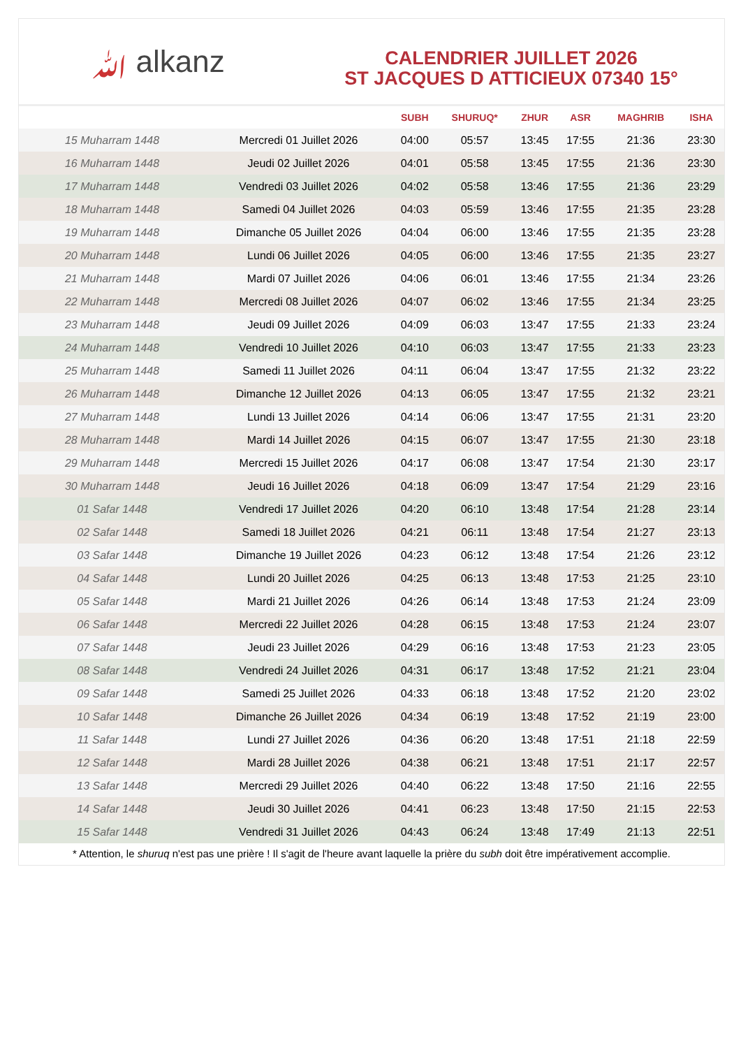ﷲ alkanz
CALENDRIER JUILLET 2026
ST JACQUES D ATTICIEUX 07340 15°
| | | SUBH | SHURUQ* | ZHUR | ASR | MAGHRIB | ISHA |
| --- | --- | --- | --- | --- | --- | --- | --- |
| 15 Muharram 1448 | Mercredi 01 Juillet 2026 | 04:00 | 05:57 | 13:45 | 17:55 | 21:36 | 23:30 |
| 16 Muharram 1448 | Jeudi 02 Juillet 2026 | 04:01 | 05:58 | 13:45 | 17:55 | 21:36 | 23:30 |
| 17 Muharram 1448 | Vendredi 03 Juillet 2026 | 04:02 | 05:58 | 13:46 | 17:55 | 21:36 | 23:29 |
| 18 Muharram 1448 | Samedi 04 Juillet 2026 | 04:03 | 05:59 | 13:46 | 17:55 | 21:35 | 23:28 |
| 19 Muharram 1448 | Dimanche 05 Juillet 2026 | 04:04 | 06:00 | 13:46 | 17:55 | 21:35 | 23:28 |
| 20 Muharram 1448 | Lundi 06 Juillet 2026 | 04:05 | 06:00 | 13:46 | 17:55 | 21:35 | 23:27 |
| 21 Muharram 1448 | Mardi 07 Juillet 2026 | 04:06 | 06:01 | 13:46 | 17:55 | 21:34 | 23:26 |
| 22 Muharram 1448 | Mercredi 08 Juillet 2026 | 04:07 | 06:02 | 13:46 | 17:55 | 21:34 | 23:25 |
| 23 Muharram 1448 | Jeudi 09 Juillet 2026 | 04:09 | 06:03 | 13:47 | 17:55 | 21:33 | 23:24 |
| 24 Muharram 1448 | Vendredi 10 Juillet 2026 | 04:10 | 06:03 | 13:47 | 17:55 | 21:33 | 23:23 |
| 25 Muharram 1448 | Samedi 11 Juillet 2026 | 04:11 | 06:04 | 13:47 | 17:55 | 21:32 | 23:22 |
| 26 Muharram 1448 | Dimanche 12 Juillet 2026 | 04:13 | 06:05 | 13:47 | 17:55 | 21:32 | 23:21 |
| 27 Muharram 1448 | Lundi 13 Juillet 2026 | 04:14 | 06:06 | 13:47 | 17:55 | 21:31 | 23:20 |
| 28 Muharram 1448 | Mardi 14 Juillet 2026 | 04:15 | 06:07 | 13:47 | 17:55 | 21:30 | 23:18 |
| 29 Muharram 1448 | Mercredi 15 Juillet 2026 | 04:17 | 06:08 | 13:47 | 17:54 | 21:30 | 23:17 |
| 30 Muharram 1448 | Jeudi 16 Juillet 2026 | 04:18 | 06:09 | 13:47 | 17:54 | 21:29 | 23:16 |
| 01 Safar 1448 | Vendredi 17 Juillet 2026 | 04:20 | 06:10 | 13:48 | 17:54 | 21:28 | 23:14 |
| 02 Safar 1448 | Samedi 18 Juillet 2026 | 04:21 | 06:11 | 13:48 | 17:54 | 21:27 | 23:13 |
| 03 Safar 1448 | Dimanche 19 Juillet 2026 | 04:23 | 06:12 | 13:48 | 17:54 | 21:26 | 23:12 |
| 04 Safar 1448 | Lundi 20 Juillet 2026 | 04:25 | 06:13 | 13:48 | 17:53 | 21:25 | 23:10 |
| 05 Safar 1448 | Mardi 21 Juillet 2026 | 04:26 | 06:14 | 13:48 | 17:53 | 21:24 | 23:09 |
| 06 Safar 1448 | Mercredi 22 Juillet 2026 | 04:28 | 06:15 | 13:48 | 17:53 | 21:24 | 23:07 |
| 07 Safar 1448 | Jeudi 23 Juillet 2026 | 04:29 | 06:16 | 13:48 | 17:53 | 21:23 | 23:05 |
| 08 Safar 1448 | Vendredi 24 Juillet 2026 | 04:31 | 06:17 | 13:48 | 17:52 | 21:21 | 23:04 |
| 09 Safar 1448 | Samedi 25 Juillet 2026 | 04:33 | 06:18 | 13:48 | 17:52 | 21:20 | 23:02 |
| 10 Safar 1448 | Dimanche 26 Juillet 2026 | 04:34 | 06:19 | 13:48 | 17:52 | 21:19 | 23:00 |
| 11 Safar 1448 | Lundi 27 Juillet 2026 | 04:36 | 06:20 | 13:48 | 17:51 | 21:18 | 22:59 |
| 12 Safar 1448 | Mardi 28 Juillet 2026 | 04:38 | 06:21 | 13:48 | 17:51 | 21:17 | 22:57 |
| 13 Safar 1448 | Mercredi 29 Juillet 2026 | 04:40 | 06:22 | 13:48 | 17:50 | 21:16 | 22:55 |
| 14 Safar 1448 | Jeudi 30 Juillet 2026 | 04:41 | 06:23 | 13:48 | 17:50 | 21:15 | 22:53 |
| 15 Safar 1448 | Vendredi 31 Juillet 2026 | 04:43 | 06:24 | 13:48 | 17:49 | 21:13 | 22:51 |
* Attention, le shuruq n'est pas une prière ! Il s'agit de l'heure avant laquelle la prière du subh doit être impérativement accomplie.